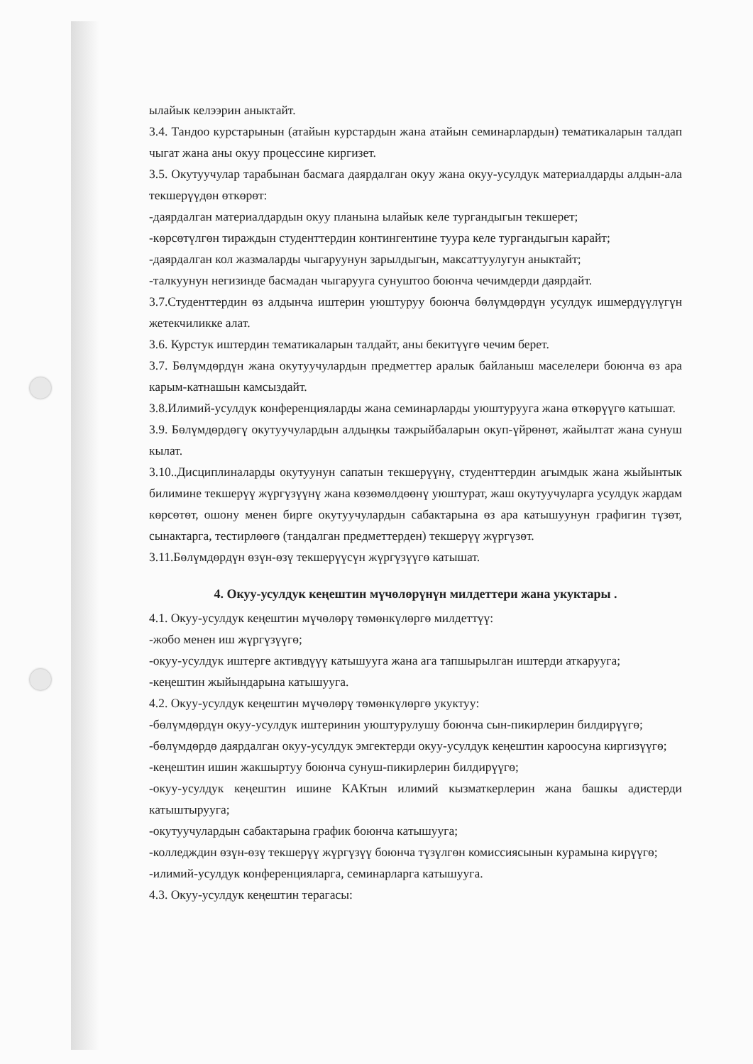ылайык келээрин аныктайт.
3.4. Тандоо курстарынын (атайын курстардын жана атайын семинарлардын) тематикаларын талдап чыгат жана аны окуу процессине киргизет.
3.5. Окутуучулар тарабынан басмага даярдалган окуу жана окуу-усулдук материалдарды алдын-ала текшерүүдөн өткөрөт:
-даярдалган материалдардын окуу планына ылайык келе тургандыгын текшерет;
-көрсөтүлгөн тираждын студенттердин контингентине туура келе тургандыгын карайт;
-даярдалган кол жазмаларды чыгаруунун зарылдыгын, максаттуулугун аныктайт;
-талкуунун негизинде басмадан чыгарууга сунуштоо боюнча чечимдерди даярдайт.
3.7.Студенттердин өз алдынча иштерин уюштуруу боюнча бөлүмдөрдүн усулдук ишмердүүлүгүн жетекчиликке алат.
3.6. Курстук иштердин тематикаларын талдайт, аны бекитүүгө чечим берет.
3.7. Бөлүмдөрдүн жана окутуучулардын предметтер аралык байланыш маселелери боюнча өз ара карым-катнашын камсыздайт.
3.8.Илимий-усулдук конференцияларды жана семинарларды уюштурууга жана өткөрүүгө катышат.
3.9. Бөлүмдөрдөгү окутуучулардын алдыңкы тажрыйбаларын окуп-үйрөнөт, жайылтат жана сунуш кылат.
3.10..Дисциплиналарды окутуунун сапатын текшерүүнү, студенттердин агымдык жана жыйынтык билимине текшерүү жүргүзүүнү жана көзөмөлдөөнү уюштурат, жаш окутуучуларга усулдук жардам көрсөтөт, ошону менен бирге окутуучулардын сабактарына өз ара катышуунун графигин түзөт, сынактарга, тестирлөөгө (тандалган предметтерден) текшерүү жүргүзөт.
3.11.Бөлүмдөрдүн өзүн-өзү текшерүүсүн жүргүзүүгө катышат.
4. Окуу-усулдук кеңештин мүчөлөрүнүн милдеттери жана укуктары .
4.1. Окуу-усулдук кеңештин мүчөлөрү төмөнкүлөргө милдеттүү:
-жобо менен иш жүргүзүүгө;
-окуу-усулдук иштерге активдүүү катышууга жана ага тапшырылган иштерди аткарууга;
-кеңештин жыйындарына катышууга.
4.2. Окуу-усулдук кеңештин мүчөлөрү төмөнкүлөргө укуктуу:
-бөлүмдөрдүн окуу-усулдук иштеринин уюштурулушу боюнча сын-пикирлерин билдирүүгө;
-бөлүмдөрдө даярдалган окуу-усулдук эмгектерди окуу-усулдук кеңештин кароосуна киргизүүгө;
-кеңештин ишин жакшыртуу боюнча сунуш-пикирлерин билдирүүгө;
-окуу-усулдук кеңештин ишине КАКтын илимий кызматкерлерин жана башкы адистерди катыштырууга;
-окутуучулардын сабактарына график боюнча катышууга;
-колледждин өзүн-өзү текшерүү жүргүзүү боюнча түзүлгөн комиссиясынын курамына кирүүгө;
-илимий-усулдук конференцияларга, семинарларга катышууга.
4.3. Окуу-усулдук кеңештин терагасы: